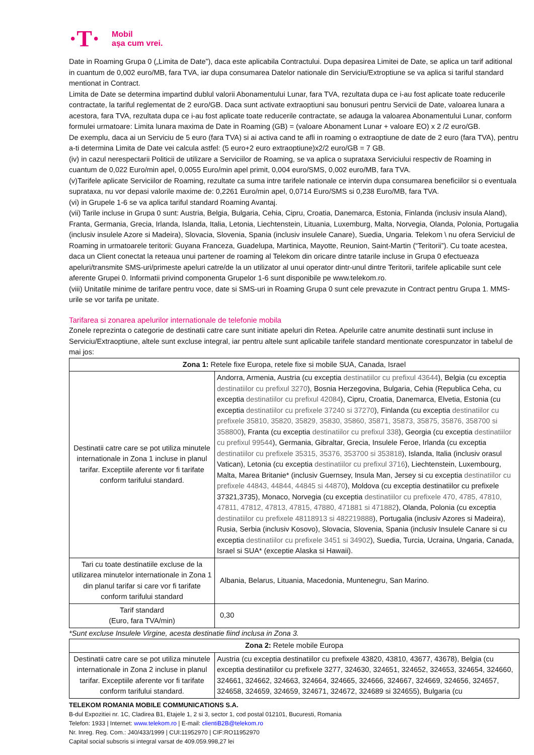·T·
Mobil
așa cum vrei.
Date in Roaming Grupa 0 („Limita de Date”), daca este aplicabila Contractului. Dupa depasirea Limitei de Date, se aplica un tarif aditional in cuantum de 0,002 euro/MB, fara TVA, iar dupa consumarea Datelor nationale din Serviciu/Extroptiune se va aplica si tariful standard mentionat in Contract.
Limita de Date se determina impartind dublul valorii Abonamentului Lunar, fara TVA, rezultata dupa ce i-au fost aplicate toate reducerile contractate, la tariful reglementat de 2 euro/GB. Daca sunt activate extraoptiuni sau bonusuri pentru Servicii de Date, valoarea lunara a acestora, fara TVA, rezultata dupa ce i-au fost aplicate toate reducerile contractate, se adauga la valoarea Abonamentului Lunar, conform formulei urmatoare: Limita lunara maxima de Date in Roaming (GB) = (valoare Abonament Lunar + valoare EO) x 2 /2 euro/GB.
De exemplu, daca ai un Serviciu de 5 euro (fara TVA) si ai activa cand te afli in roaming o extraoptiune de date de 2 euro (fara TVA), pentru a-ti determina Limita de Date vei calcula astfel: (5 euro+2 euro extraoptiune)x2/2 euro/GB = 7 GB.
(iv) in cazul nerespectarii Politicii de utilizare a Serviciilor de Roaming, se va aplica o suprataxa Serviciului respectiv de Roaming in cuantum de 0,022 Euro/min apel, 0,0055 Euro/min apel primit, 0,004 euro/SMS, 0,002 euro/MB, fara TVA.
(v)Tarifele aplicate Serviciilor de Roaming, rezultate ca suma intre tarifele nationale ce intervin dupa consumarea beneficiilor si o eventuala suprataxa, nu vor depasi valorile maxime de: 0,2261 Euro/min apel, 0,0714 Euro/SMS si 0,238 Euro/MB, fara TVA.
(vi) in Grupele 1-6 se va aplica tariful standard Roaming Avantaj.
(vii) Tarile incluse in Grupa 0 sunt: Austria, Belgia, Bulgaria, Cehia, Cipru, Croatia, Danemarca, Estonia, Finlanda (inclusiv insula Aland), Franta, Germania, Grecia, Irlanda, Islanda, Italia, Letonia, Liechtenstein, Lituania, Luxemburg, Malta, Norvegia, Olanda, Polonia, Portugalia (inclusiv insulele Azore si Madeira), Slovacia, Slovenia, Spania (inclusiv insulele Canare), Suedia, Ungaria. Telekom \ nu ofera Serviciul de Roaming in urmatoarele teritorii: Guyana Franceza, Guadelupa, Martinica, Mayotte, Reunion, Saint-Martin (“Teritorii”). Cu toate acestea, daca un Client conectat la reteaua unui partener de roaming al Telekom din oricare dintre tatarile incluse in Grupa 0 efectueaza apeluri/transmite SMS-uri/primeste apeluri catre/de la un utilizator al unui operator dintr-unul dintre Teritorii, tarifele aplicabile sunt cele aferente Grupei 0. Informatii privind componenta Grupelor 1-6 sunt disponibile pe www.telekom.ro.
(viii) Unitatile minime de tarifare pentru voce, date si SMS-uri in Roaming Grupa 0 sunt cele prevazute in Contract pentru Grupa 1. MMS-urile se vor tarifa pe unitate.
Tarifarea si zonarea apelurilor internationale de telefonie mobila
Zonele reprezinta o categorie de destinatii catre care sunt initiate apeluri din Retea. Apelurile catre anumite destinatii sunt incluse in Serviciu/Extraoptiune, altele sunt excluse integral, iar pentru altele sunt aplicabile tarifele standard mentionate corespunzator in tabelul de mai jos:
| Zona 1: Retele fixe Europa, retele fixe si mobile SUA, Canada, Israel | |
| --- | --- |
| Destinatii catre care se pot utiliza minutele internationale in Zona 1 incluse in planul tarifar. Exceptiile aferente vor fi tarifate conform tarifului standard. | Andorra, Armenia, Austria (cu exceptia destinatiilor cu prefixul 43644 ), Belgia (cu exceptia destinatiilor cu prefixul 3270 ), Bosnia Herzegovina, Bulgaria, Cehia (Republica Ceha, cu exceptia destinatiilor cu prefixul 42084 ), Cipru, Croatia, Danemarca, Elvetia, Estonia (cu exceptia destinatiilor cu prefixele 37240 si 37270 ), Finlanda (cu exceptia destinatiilor cu prefixele 35810, 35820, 35829, 35830, 35860, 35871, 35873, 35875, 35876, 358700 si 358800 ), Franta (cu exceptia destinatiilor cu prefixul 338 ), Georgia (cu exceptia destinatiilor cu prefixul 99544 ), Germania, Gibraltar, Grecia, Insulele Feroe, Irlanda (cu exceptia destinatiilor cu prefixele 35315, 35376, 353700 si 353818 ), Islanda, Italia (inclusiv orasul Vatican), Letonia (cu exceptia destinatiilor cu prefixul 3716 ), Liechtenstein, Luxembourg, Malta, Marea Britanie* (inclusiv Guernsey, Insula Man, Jersey si cu exceptia destinatiilor cu prefixele 44843, 44844, 44845 si 44870 ), Moldova (cu exceptia destinatiilor cu prefixele 37321,3735), Monaco, Norvegia (cu exceptia destinatiilor cu prefixele 470, 4785, 47810, 47811, 47812, 47813, 47815, 47880, 471881 si 471882 ), Olanda, Polonia (cu exceptia destinatiilor cu prefixele 48118913 si 482219888 ), Portugalia (inclusiv Azores si Madeira), Rusia, Serbia (inclusiv Kosovo), Slovacia, Slovenia, Spania (inclusiv Insulele Canare si cu exceptia destinatiilor cu prefixele 3451 si 34902 ), Suedia, Turcia, Ucraina, Ungaria, Canada, Israel si SUA* (exceptie Alaska si Hawaii). |
| Tari cu toate destinatiile excluse de la utilizarea minutelor internationale in Zona 1 din planul tarifar si care vor fi tarifate conform tarifului standard | Albania, Belarus, Lituania, Macedonia, Muntenegru, San Marino. |
| Tarif standard (Euro, fara TVA/min) | 0,30 |
*Sunt excluse Insulele Virgine, acesta destinatie fiind inclusa in Zona 3.
| Zona 2: Retele mobile Europa | |
| --- | --- |
| Destinatii catre care se pot utiliza minutele internationale in Zona 2 incluse in planul tarifar. Exceptiile aferente vor fi tarifate conform tarifului standard. | Austria (cu exceptia destinatiilor cu prefixele 43820, 43810, 43677, 43678), Belgia (cu exceptia destinatiilor cu prefixele 3277, 324630, 324651, 324652, 324653, 324654, 324660, 324661, 324662, 324663, 324664, 324665, 324666, 324667, 324669, 324656, 324657, 324658, 324659, 324659, 324671, 324672, 324689 si 324655), Bulgaria (cu |
TELEKOM ROMANIA MOBILE COMMUNICATIONS S.A.
B-dul Expozitiei nr. 1C, Cladirea B1, Etajele 1, 2 si 3, sector 1, cod postal 012101, Bucuresti, Romania
Telefon: 1933 | Internet: www.telekom.ro | E-mail: clientiB2B@telekom.ro
Nr. Inreg. Reg. Com.: J40/433/1999 | CUI:11952970 | CIF:RO11952970
Capital social subscris si integral varsat de 409.059.998,27 lei